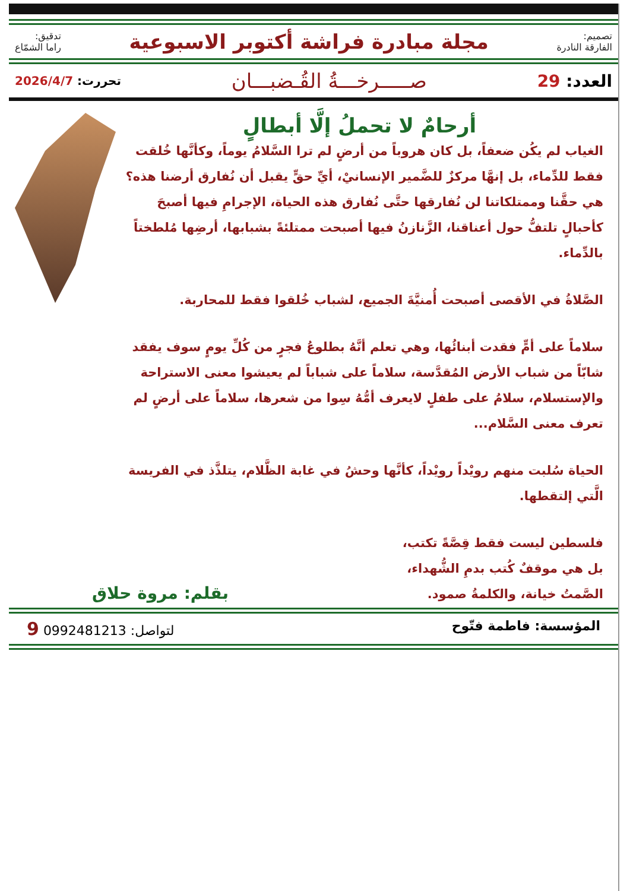تصميم:
الفارقة النادرة
مجلة مبادرة فراشة أكتوبر الاسبوعية
تدقيق:
راما الشمّاع
العدد: 29
صـــــرخـــةُ القُـضبـــان
تحررت: 2026/4/7
أرحامٌ لا تحملُ إلَّا أبطالٍ
الغياب لم يكُن ضعفاً، بل كان هروباً من أرضٍ لم ترا السَّلامُ يوماً، وكأنَّها خُلقت فقط للدِّماء، بل إنهَّا مركزٌ للضَّمير الإنسانيْ، أيِّ حقٍّ يقبل أن نُفارق أرضنا هذه؟
هي حقَّنا وممتلكاتنا لن نُفارقها حتَّى نُفارق هذه الحياة، الإجرامِ فيها أصبحَ كأحبالٍ تلتفُّ حول أعناقنا، الزَّنازنُ فيها أصبحت ممتلئةً بشبابها، أرضِها مُلطختاً بالدِّماء.
الصَّلاةُ في الأقصى أصبحت أُمنيَّةَ الجميع، لشباب خُلقوا فقط للمحاربة.
سلاماً على أمٍّ فقدت أبنائُها، وهي تعلم أنَّهُ بطلوعُ فجرٍ من كُلِّ يومٍ سوف يفقد شابّاً من شباب الأرض المُقدَّسة، سلاماً على شباباً لم يعيشوا معنى الاستراحة والإستسلام، سلامُ على طفلٍ لايعرف أمُّهُ سِوا من شعرها، سلاماً على أرضٍ لم تعرف معنى السَّلام...
الحياة سُلبت منهم رويْداً رويْداً، كأنَّها وحشُ في غابة الظَّلام، يتلذَّذ في الفريسة الَّتي إلتقطها.
فلسطين ليست فقط قِصَّةً تكتب،
بل هي موقفٌ كُتب بدمِ الشُّهداء،
الصَّمتُ خيانة، والكلمةُ صمود.
بقلم: مروة حلاق
المؤسسة: فاطمة فتّوح لتواصل: 0992481213 9